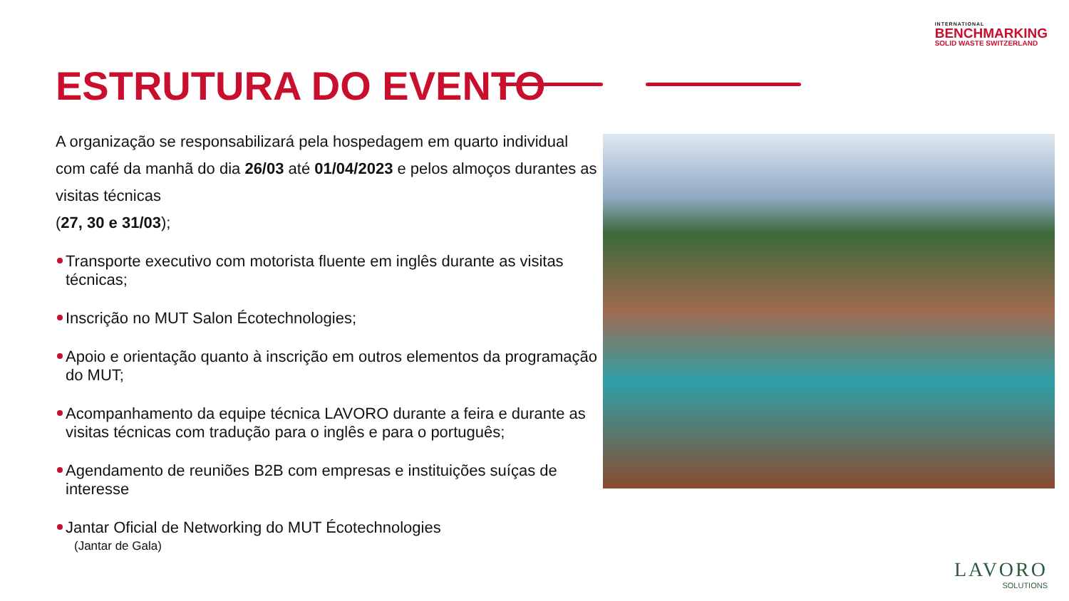INTERNATIONAL
BENCHMARKING
SOLID WASTE SWITZERLAND
ESTRUTURA DO EVENTO
A organização se responsabilizará pela hospedagem em quarto individual com café da manhã do dia 26/03 até 01/04/2023 e pelos almoços durantes as visitas técnicas
(27, 30 e 31/03);
Transporte executivo com motorista fluente em inglês durante as visitas técnicas;
Inscrição no MUT Salon Écotechnologies;
Apoio e orientação quanto à inscrição em outros elementos da programação do MUT;
Acompanhamento da equipe técnica LAVORO durante a feira e durante as visitas técnicas com tradução para o inglês e para o português;
Agendamento de reuniões B2B com empresas e instituições suíças de interesse
Jantar Oficial de Networking do MUT Écotechnologies
(Jantar de Gala)
LAVORO
SOLUTIONS